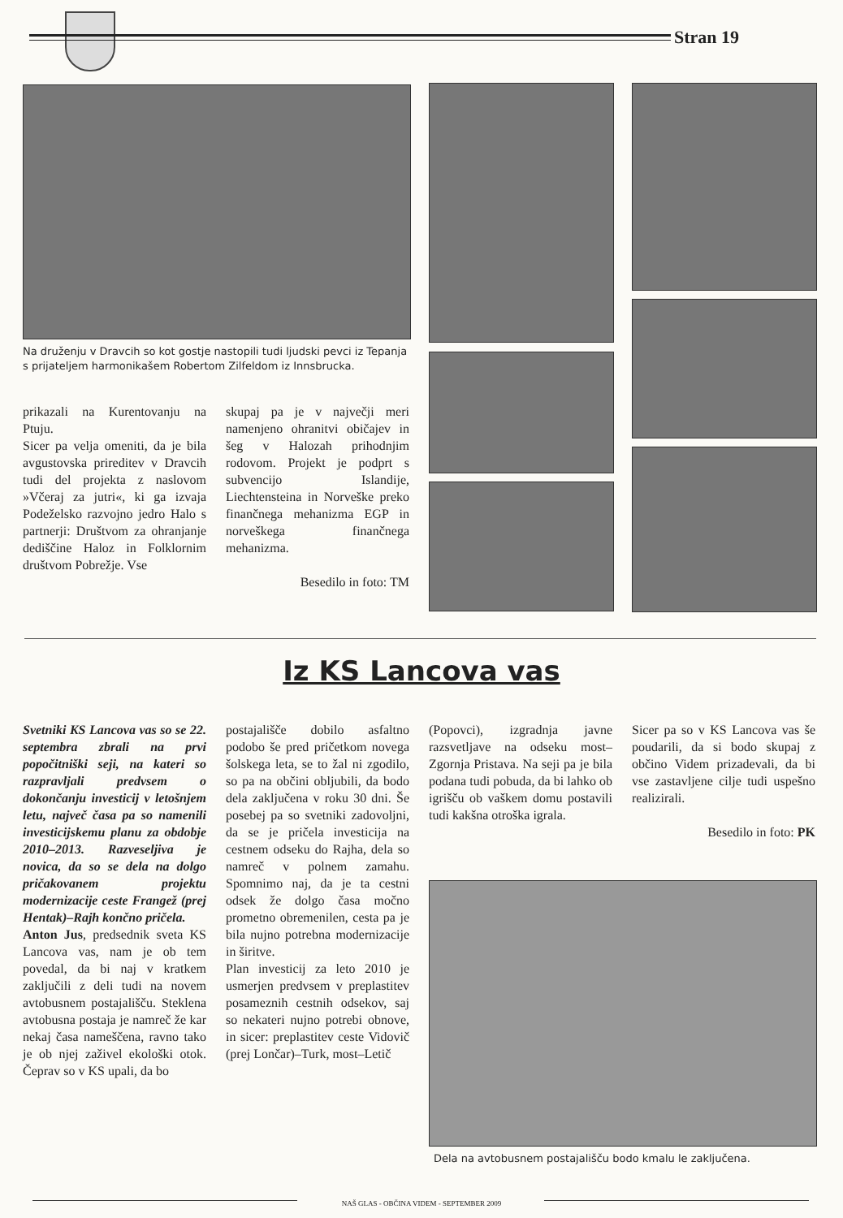Stran 19
Na druženju v Dravcih so kot gostje nastopili tudi ljudski pevci iz Tepanja s prijateljem harmonikašem Robertom Zilfeldom iz Innsbrucka.
prikazali na Kurentovanju na Ptuju.
Sicer pa velja omeniti, da je bila avgustovska prireditev v Dravcih tudi del projekta z naslovom »Včeraj za jutri«, ki ga izvaja Podeželsko razvojno jedro Halo s partnerji: Društvom za ohranjanje dediščine Haloz in Folklornim društvom Pobrežje. Vse
skupaj pa je v največji meri namenjeno ohranitvi običajev in šeg v Halozah prihodnjim rodovom. Projekt je podprt s subvencijo Islandije, Liechtensteina in Norveške preko finančnega mehanizma EGP in norveškega finančnega mehanizma.
Besedilo in foto: TM
Iz KS Lancova vas
Svetniki KS Lancova vas so se 22. septembra zbrali na prvi popočitniški seji, na kateri so razpravljali predvsem o dokončanju investicij v letošnjem letu, največ časa pa so namenili investicijskemu planu za obdobje 2010–2013. Razveseljiva je novica, da so se dela na dolgo pričakovanem projektu modernizacije ceste Frangež (prej Hentak)–Rajh končno pričela.
Anton Jus, predsednik sveta KS Lancova vas, nam je ob tem povedal, da bi naj v kratkem zaključili z deli tudi na novem avtobusnem postajališču. Steklena avtobusna postaja je namreč že kar nekaj časa nameščena, ravno tako je ob njej zaživel ekološki otok. Čeprav so v KS upali, da bo
postajališče dobilo asfaltno podobo še pred pričetkom novega šolskega leta, se to žal ni zgodilo, so pa na občini obljubili, da bodo dela zaključena v roku 30 dni. Še posebej pa so svetniki zadovoljni, da se je pričela investicija na cestnem odseku do Rajha, dela so namreč v polnem zamahu. Spomnimo naj, da je ta cestni odsek že dolgo časa močno prometno obremenilen, cesta pa je bila nujno potrebna modernizacije in širitve.
Plan investicij za leto 2010 je usmerjen predvsem v preplastitev posameznih cestnih odsekov, saj so nekateri nujno potrebi obnove, in sicer: preplastitev ceste Vidovič (prej Lončar)–Turk, most–Letič
(Popovci), izgradnja javne razsvetljave na odseku most–Zgornja Pristava. Na seji pa je bila podana tudi pobuda, da bi lahko ob igrišču ob vaškem domu postavili tudi kakšna otroška igrala.
Sicer pa so v KS Lancova vas še poudarili, da si bodo skupaj z občino Videm prizadevali, da bi vse zastavljene cilje tudi uspešno realizirali.
Besedilo in foto: PK
Dela na avtobusnem postajališču bodo kmalu le zaključena.
NAŠ GLAS - OBČINA VIDEM - SEPTEMBER 2009